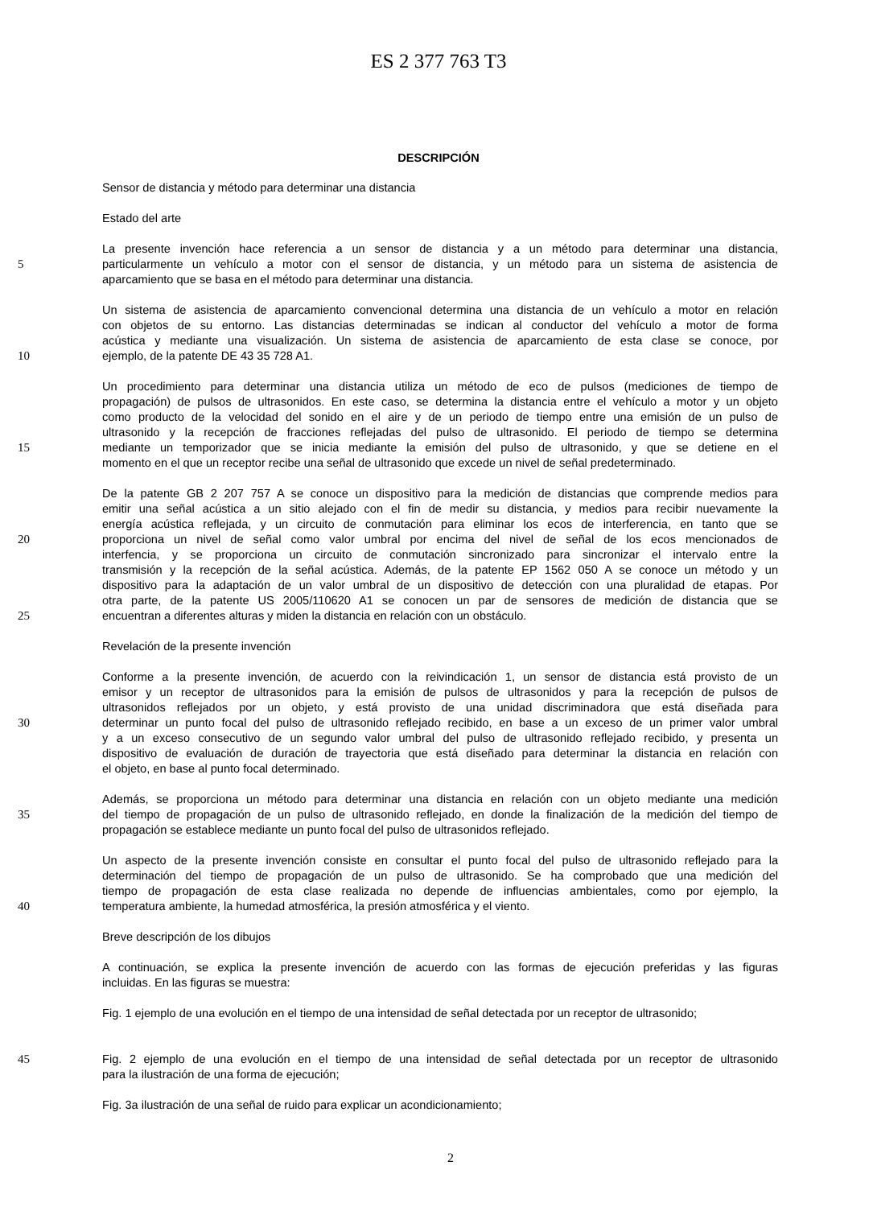ES 2 377 763 T3
DESCRIPCIÓN
Sensor de distancia y método para determinar una distancia
Estado del arte
La presente invención hace referencia a un sensor de distancia y a un método para determinar una distancia,
5
particularmente un vehículo a motor con el sensor de distancia, y un método para un sistema de asistencia de
aparcamiento que se basa en el método para determinar una distancia.
Un sistema de asistencia de aparcamiento convencional determina una distancia de un vehículo a motor en relación
con objetos de su entorno. Las distancias determinadas se indican al conductor del vehículo a motor de forma
acústica y mediante una visualización. Un sistema de asistencia de aparcamiento de esta clase se conoce, por
10
ejemplo, de la patente DE 43 35 728 A1.
Un procedimiento para determinar una distancia utiliza un método de eco de pulsos (mediciones de tiempo de
propagación) de pulsos de ultrasonidos. En este caso, se determina la distancia entre el vehículo a motor y un objeto
como producto de la velocidad del sonido en el aire y de un periodo de tiempo entre una emisión de un pulso de
ultrasonido y la recepción de fracciones reflejadas del pulso de ultrasonido. El periodo de tiempo se determina
15
mediante un temporizador que se inicia mediante la emisión del pulso de ultrasonido, y que se detiene en el
momento en el que un receptor recibe una señal de ultrasonido que excede un nivel de señal predeterminado.
De la patente GB 2 207 757 A se conoce un dispositivo para la medición de distancias que comprende medios para
emitir una señal acústica a un sitio alejado con el fin de medir su distancia, y medios para recibir nuevamente la
energía acústica reflejada, y un circuito de conmutación para eliminar los ecos de interferencia, en tanto que se
20
proporciona un nivel de señal como valor umbral por encima del nivel de señal de los ecos mencionados de
interfencia, y se proporciona un circuito de conmutación sincronizado para sincronizar el intervalo entre la
transmisión y la recepción de la señal acústica. Además, de la patente EP 1562 050 A se conoce un método y un
dispositivo para la adaptación de un valor umbral de un dispositivo de detección con una pluralidad de etapas. Por
otra parte, de la patente US 2005/110620 A1 se conocen un par de sensores de medición de distancia que se
25
encuentran a diferentes alturas y miden la distancia en relación con un obstáculo.
Revelación de la presente invención
Conforme a la presente invención, de acuerdo con la reivindicación 1, un sensor de distancia está provisto de un
emisor y un receptor de ultrasonidos para la emisión de pulsos de ultrasonidos y para la recepción de pulsos de
ultrasonidos reflejados por un objeto, y está provisto de una unidad discriminadora que está diseñada para
30
determinar un punto focal del pulso de ultrasonido reflejado recibido, en base a un exceso de un primer valor umbral
y a un exceso consecutivo de un segundo valor umbral del pulso de ultrasonido reflejado recibido, y presenta un
dispositivo de evaluación de duración de trayectoria que está diseñado para determinar la distancia en relación con
el objeto, en base al punto focal determinado.
Además, se proporciona un método para determinar una distancia en relación con un objeto mediante una medición
35
del tiempo de propagación de un pulso de ultrasonido reflejado, en donde la finalización de la medición del tiempo de
propagación se establece mediante un punto focal del pulso de ultrasonidos reflejado.
Un aspecto de la presente invención consiste en consultar el punto focal del pulso de ultrasonido reflejado para la
determinación del tiempo de propagación de un pulso de ultrasonido. Se ha comprobado que una medición del
tiempo de propagación de esta clase realizada no depende de influencias ambientales, como por ejemplo, la
40
temperatura ambiente, la humedad atmosférica, la presión atmosférica y el viento.
Breve descripción de los dibujos
A continuación, se explica la presente invención de acuerdo con las formas de ejecución preferidas y las figuras
incluidas. En las figuras se muestra:
Fig. 1 ejemplo de una evolución en el tiempo de una intensidad de señal detectada por un receptor de ultrasonido;
45
Fig. 2 ejemplo de una evolución en el tiempo de una intensidad de señal detectada por un receptor de ultrasonido
para la ilustración de una forma de ejecución;
Fig. 3a ilustración de una señal de ruido para explicar un acondicionamiento;
2